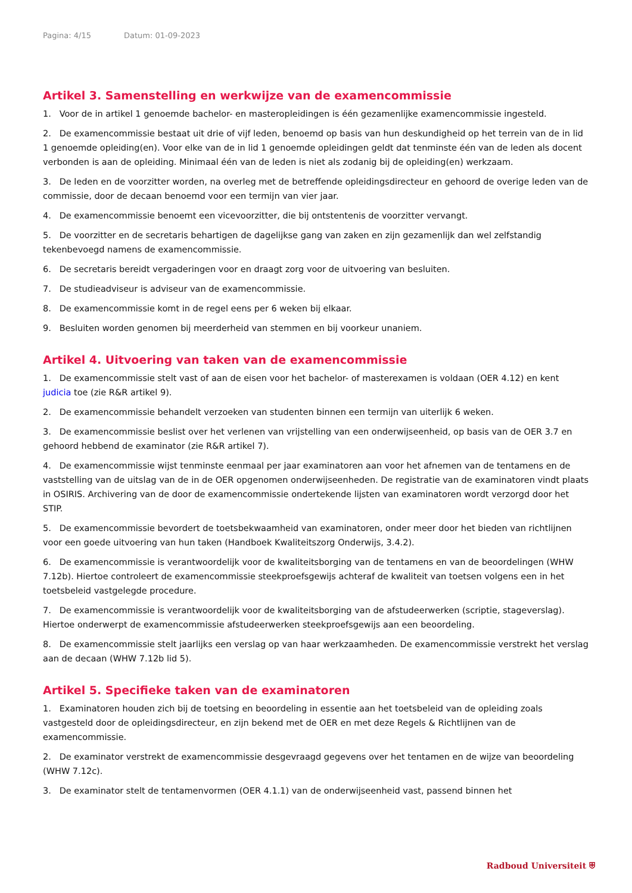Pagina: 4/15 Datum: 01-09-2023
Artikel 3. Samenstelling en werkwijze van de examencommissie
1. Voor de in artikel 1 genoemde bachelor- en masteropleidingen is één gezamenlijke examencommissie ingesteld.
2. De examencommissie bestaat uit drie of vijf leden, benoemd op basis van hun deskundigheid op het terrein van de in lid 1 genoemde opleiding(en). Voor elke van de in lid 1 genoemde opleidingen geldt dat tenminste één van de leden als docent verbonden is aan de opleiding. Minimaal één van de leden is niet als zodanig bij de opleiding(en) werkzaam.
3. De leden en de voorzitter worden, na overleg met de betreffende opleidingsdirecteur en gehoord de overige leden van de commissie, door de decaan benoemd voor een termijn van vier jaar.
4. De examencommissie benoemt een vicevoorzitter, die bij ontstentenis de voorzitter vervangt.
5. De voorzitter en de secretaris behartigen de dagelijkse gang van zaken en zijn gezamenlijk dan wel zelfstandig tekenbevoegd namens de examencommissie.
6. De secretaris bereidt vergaderingen voor en draagt zorg voor de uitvoering van besluiten.
7. De studieadviseur is adviseur van de examencommissie.
8. De examencommissie komt in de regel eens per 6 weken bij elkaar.
9. Besluiten worden genomen bij meerderheid van stemmen en bij voorkeur unaniem.
Artikel 4. Uitvoering van taken van de examencommissie
1. De examencommissie stelt vast of aan de eisen voor het bachelor- of masterexamen is voldaan (OER 4.12) en kent judicia toe (zie R&R artikel 9).
2. De examencommissie behandelt verzoeken van studenten binnen een termijn van uiterlijk 6 weken.
3. De examencommissie beslist over het verlenen van vrijstelling van een onderwijseenheid, op basis van de OER 3.7 en gehoord hebbend de examinator (zie R&R artikel 7).
4. De examencommissie wijst tenminste eenmaal per jaar examinatoren aan voor het afnemen van de tentamens en de vaststelling van de uitslag van de in de OER opgenomen onderwijseenheden. De registratie van de examinatoren vindt plaats in OSIRIS. Archivering van de door de examencommissie ondertekende lijsten van examinatoren wordt verzorgd door het STIP.
5. De examencommissie bevordert de toetsbekwaamheid van examinatoren, onder meer door het bieden van richtlijnen voor een goede uitvoering van hun taken (Handboek Kwaliteitszorg Onderwijs, 3.4.2).
6. De examencommissie is verantwoordelijk voor de kwaliteitsborging van de tentamens en van de beoordelingen (WHW 7.12b). Hiertoe controleert de examencommissie steekproefsgewijs achteraf de kwaliteit van toetsen volgens een in het toetsbeleid vastgelegde procedure.
7. De examencommissie is verantwoordelijk voor de kwaliteitsborging van de afstudeerwerken (scriptie, stageverslag). Hiertoe onderwerpt de examencommissie afstudeerwerken steekproefsgewijs aan een beoordeling.
8. De examencommissie stelt jaarlijks een verslag op van haar werkzaamheden. De examencommissie verstrekt het verslag aan de decaan (WHW 7.12b lid 5).
Artikel 5. Specifieke taken van de examinatoren
1. Examinatoren houden zich bij de toetsing en beoordeling in essentie aan het toetsbeleid van de opleiding zoals vastgesteld door de opleidingsdirecteur, en zijn bekend met de OER en met deze Regels & Richtlijnen van de examencommissie.
2. De examinator verstrekt de examencommissie desgevraagd gegevens over het tentamen en de wijze van beoordeling (WHW 7.12c).
3. De examinator stelt de tentamenvormen (OER 4.1.1) van de onderwijseenheid vast, passend binnen het
Radboud Universiteit ⛨